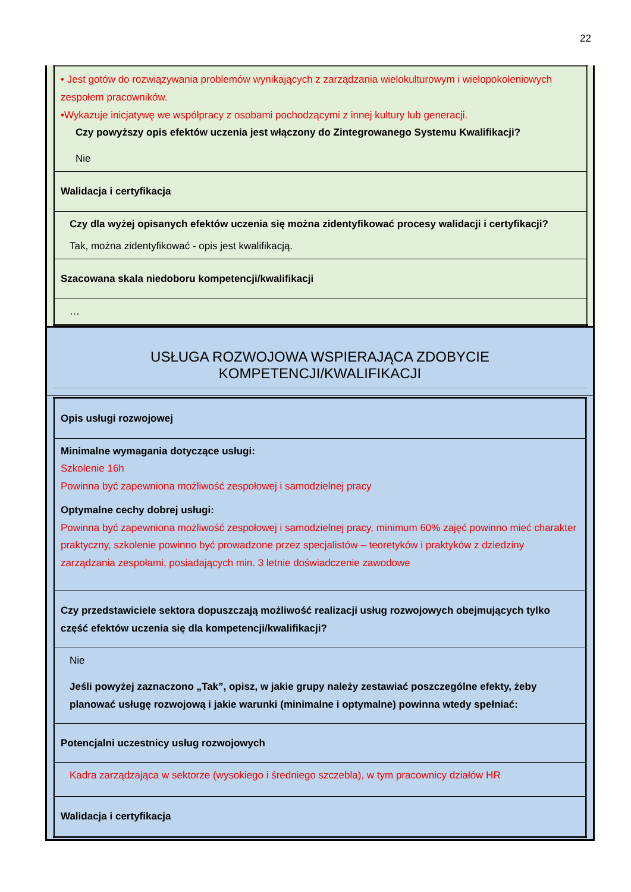22
| • Jest gotów do rozwiązywania problemów wynikających z zarządzania wielokulturowym i wielopokoleniowych zespołem pracowników. •Wykazuje inicjatywę we współpracy z osobami pochodzącymi z innej kultury lub generacji. Czy powyższy opis efektów uczenia jest włączony do Zintegrowanego Systemu Kwalifikacji? Nie |
| Walidacja i certyfikacja |
| Czy dla wyżej opisanych efektów uczenia się można zidentyfikować procesy walidacji i certyfikacji? Tak, można zidentyfikować - opis jest kwalifikacją. |
| Szacowana skala niedoboru kompetencji/kwalifikacji |
| … |
USŁUGA ROZWOJOWA WSPIERAJĄCA ZDOBYCIE KOMPETENCJI/KWALIFIKACJI
| Opis usługi rozwojowej |
| Minimalne wymagania dotyczące usługi: Szkolenie 16h Powinna być zapewniona możliwość zespołowej i samodzielnej pracy Optymalne cechy dobrej usługi: Powinna być zapewniona możliwość zespołowej i samodzielnej pracy, minimum 60% zajęć powinno mieć charakter praktyczny, szkolenie powinno być prowadzone przez specjalistów – teoretyków i praktyków z dziedziny zarządzania zespołami, posiadających min. 3 letnie doświadczenie zawodowe |
| Czy przedstawiciele sektora dopuszczają możliwość realizacji usług rozwojowych obejmujących tylko część efektów uczenia się dla kompetencji/kwalifikacji? |
| Nie Jeśli powyżej zaznaczono „Tak”, opisz, w jakie grupy należy zestawiać poszczególne efekty, żeby planować usługę rozwojową i jakie warunki (minimalne i optymalne) powinna wtedy spełniać: |
| Potencjalni uczestnicy usług rozwojowych |
| Kadra zarządzająca w sektorze (wysokiego i średniego szczebla), w tym pracownicy działów HR |
| Walidacja i certyfikacja |